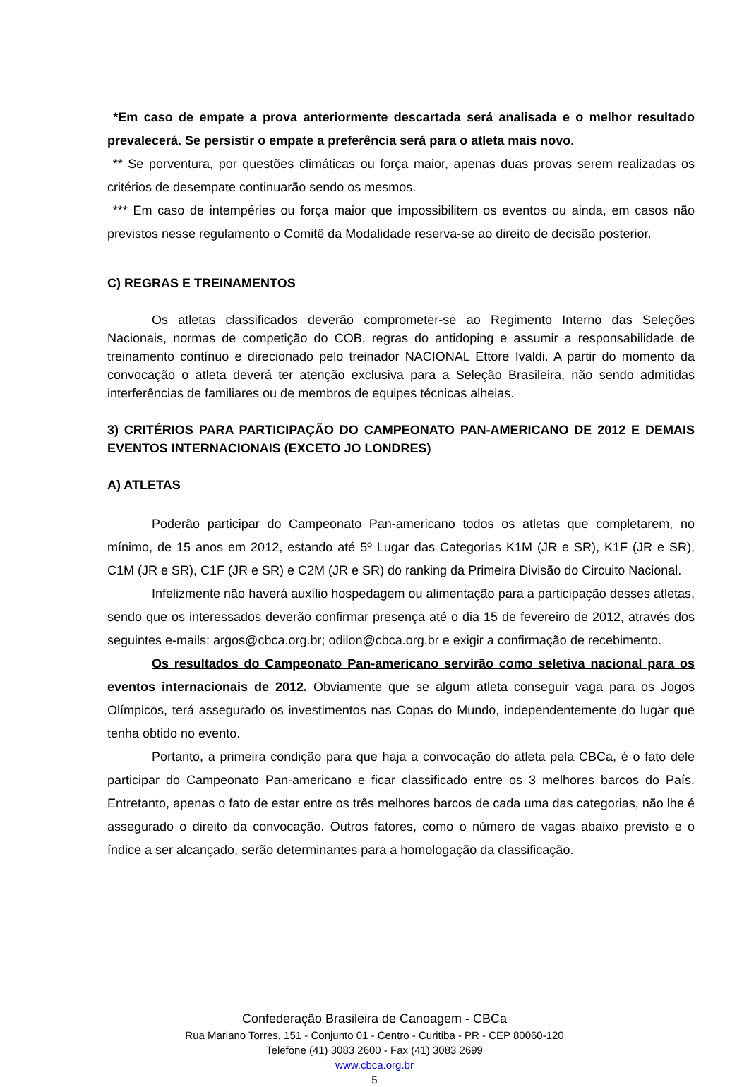*Em caso de empate a prova anteriormente descartada será analisada e o melhor resultado prevalecerá. Se persistir o empate a preferência será para o atleta mais novo.
** Se porventura, por questões climáticas ou força maior, apenas duas provas serem realizadas os critérios de desempate continuarão sendo os mesmos.
*** Em caso de intempéries ou força maior que impossibilitem os eventos ou ainda, em casos não previstos nesse regulamento o Comitê da Modalidade reserva-se ao direito de decisão posterior.
C) REGRAS E TREINAMENTOS
Os atletas classificados deverão comprometer-se ao Regimento Interno das Seleções Nacionais, normas de competição do COB, regras do antidoping e assumir a responsabilidade de treinamento contínuo e direcionado pelo treinador NACIONAL Ettore Ivaldi. A partir do momento da convocação o atleta deverá ter atenção exclusiva para a Seleção Brasileira, não sendo admitidas interferências de familiares ou de membros de equipes técnicas alheias.
3) CRITÉRIOS PARA PARTICIPAÇÃO DO CAMPEONATO PAN-AMERICANO DE 2012 E DEMAIS EVENTOS INTERNACIONAIS (EXCETO JO LONDRES)
A) ATLETAS
Poderão participar do Campeonato Pan-americano todos os atletas que completarem, no mínimo, de 15 anos em 2012, estando até 5º Lugar das Categorias K1M (JR e SR), K1F (JR e SR), C1M (JR e SR), C1F (JR e SR) e C2M (JR e SR) do ranking da Primeira Divisão do Circuito Nacional.
Infelizmente não haverá auxílio hospedagem ou alimentação para a participação desses atletas, sendo que os interessados deverão confirmar presença até o dia 15 de fevereiro de 2012, através dos seguintes e-mails: argos@cbca.org.br; odilon@cbca.org.br e exigir a confirmação de recebimento.
Os resultados do Campeonato Pan-americano servirão como seletiva nacional para os eventos internacionais de 2012. Obviamente que se algum atleta conseguir vaga para os Jogos Olímpicos, terá assegurado os investimentos nas Copas do Mundo, independentemente do lugar que tenha obtido no evento.
Portanto, a primeira condição para que haja a convocação do atleta pela CBCa, é o fato dele participar do Campeonato Pan-americano e ficar classificado entre os 3 melhores barcos do País. Entretanto, apenas o fato de estar entre os três melhores barcos de cada uma das categorias, não lhe é assegurado o direito da convocação. Outros fatores, como o número de vagas abaixo previsto e o índice a ser alcançado, serão determinantes para a homologação da classificação.
Confederação Brasileira de Canoagem - CBCa
Rua Mariano Torres, 151 - Conjunto 01 - Centro - Curitiba - PR - CEP 80060-120
Telefone (41) 3083 2600 - Fax (41) 3083 2699
www.cbca.org.br
5